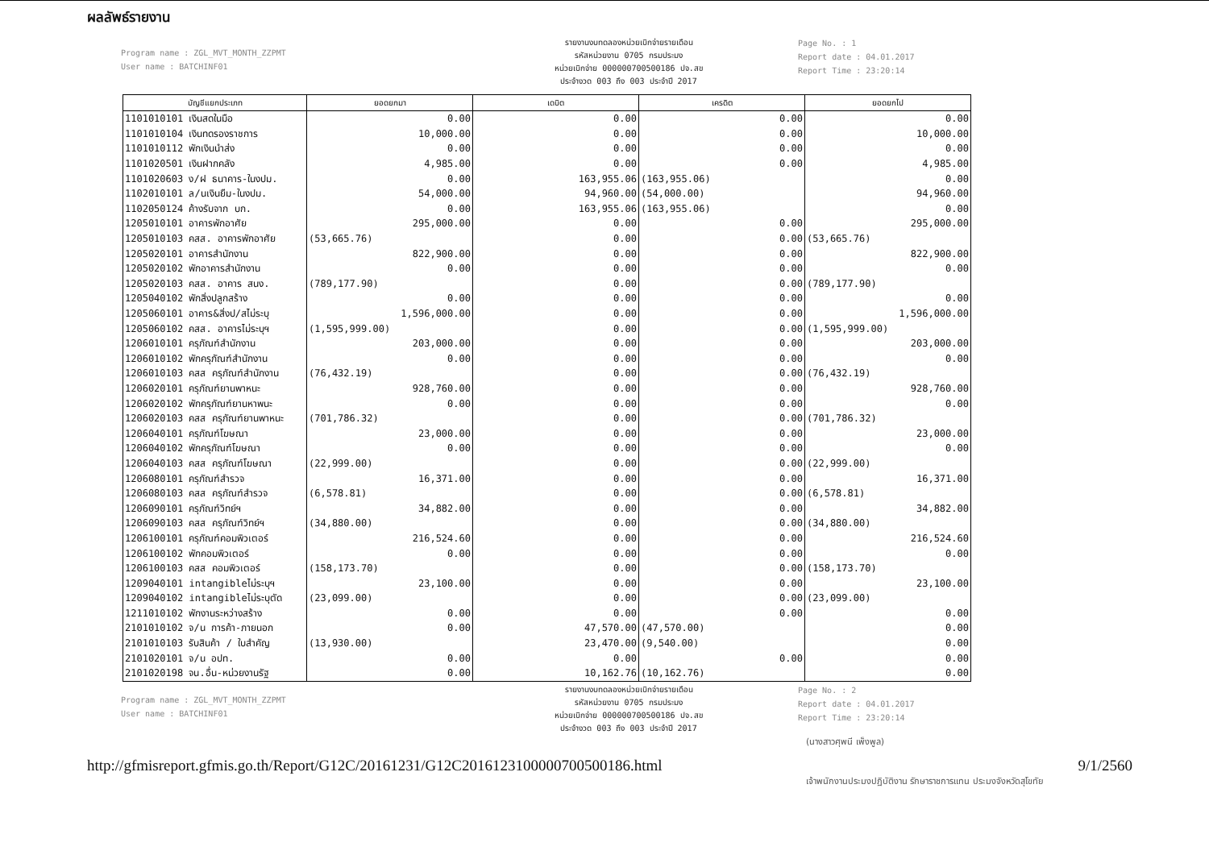ผลลัพธ์รายงาน
Program name : ZGL_MVT_MONTH_ZZPMT
User name : BATCHINF01
รายงานงบทดลองหน่วยเบิกจ่ายรายเดือน
รหัสหน่วยงาน 0705 กรมประมง
หน่วยเบิกจ่าย 000000700500186 ปจ.สข
ประจำงวด 003 ถึง 003 ประจำปี 2017
Page No. : 1
Report date : 04.01.2017
Report Time : 23:20:14
| บัญชีแยกประเภท | ยอดยกมา | เดบิต | เครดิต | ยอดยกไป |
| --- | --- | --- | --- | --- |
| 1101010101 เงินสดในมือ | 0.00 | 0.00 | 0.00 | 0.00 |
| 1101010104 เงินทดรองราชการ | 10,000.00 | 0.00 | 0.00 | 10,000.00 |
| 1101010112 พักเงินนำส่ง | 0.00 | 0.00 | 0.00 | 0.00 |
| 1101020501 เงินฝากคลัง | 4,985.00 | 0.00 | 0.00 | 4,985.00 |
| 1101020603 ง/ฝ ธนาคาร-ในงปม. | 0.00 | 163,955.06 | (163,955.06) | 0.00 |
| 1102010101 ล/นเงินยืม-ในงปม. | 54,000.00 | 94,960.00 | (54,000.00) | 94,960.00 |
| 1102050124 ค้างรับจาก บก. | 0.00 | 163,955.06 | (163,955.06) | 0.00 |
| 1205010101 อาคารพักอาศัย | 295,000.00 | 0.00 | 0.00 | 295,000.00 |
| 1205010103 คสส. อาคารพักอาศัย | (53,665.76) | 0.00 | 0.00 | (53,665.76) |
| 1205020101 อาคารสำนักงาน | 822,900.00 | 0.00 | 0.00 | 822,900.00 |
| 1205020102 พักอาคารสำนักงาน | 0.00 | 0.00 | 0.00 | 0.00 |
| 1205020103 คสส. อาคาร สนง. | (789,177.90) | 0.00 | 0.00 | (789,177.90) |
| 1205040102 พักสิ่งปลูกสร้าง | 0.00 | 0.00 | 0.00 | 0.00 |
| 1205060101 อาคาร&สิ่งป/สไม่ระบุ | 1,596,000.00 | 0.00 | 0.00 | 1,596,000.00 |
| 1205060102 คสส. อาคารไม่ระบุฯ | (1,595,999.00) | 0.00 | 0.00 | (1,595,999.00) |
| 1206010101 ครุภัณฑ์สำนักงาน | 203,000.00 | 0.00 | 0.00 | 203,000.00 |
| 1206010102 พักครุภัณฑ์สำนักงาน | 0.00 | 0.00 | 0.00 | 0.00 |
| 1206010103 คสส ครุภัณฑ์สำนักงาน | (76,432.19) | 0.00 | 0.00 | (76,432.19) |
| 1206020101 ครุภัณฑ์ยานพาหนะ | 928,760.00 | 0.00 | 0.00 | 928,760.00 |
| 1206020102 พักครุภัณฑ์ยานหาพนะ | 0.00 | 0.00 | 0.00 | 0.00 |
| 1206020103 คสส ครุภัณฑ์ยานพาหนะ | (701,786.32) | 0.00 | 0.00 | (701,786.32) |
| 1206040101 ครุภัณฑ์โฆษณา | 23,000.00 | 0.00 | 0.00 | 23,000.00 |
| 1206040102 พักครุภัณฑ์โฆษณา | 0.00 | 0.00 | 0.00 | 0.00 |
| 1206040103 คสส ครุภัณฑ์โฆษณา | (22,999.00) | 0.00 | 0.00 | (22,999.00) |
| 1206080101 ครุภัณฑ์สำรวจ | 16,371.00 | 0.00 | 0.00 | 16,371.00 |
| 1206080103 คสส ครุภัณฑ์สำรวจ | (6,578.81) | 0.00 | 0.00 | (6,578.81) |
| 1206090101 ครุภัณฑ์วิทย์ฯ | 34,882.00 | 0.00 | 0.00 | 34,882.00 |
| 1206090103 คสส ครุภัณฑ์วิทย์ฯ | (34,880.00) | 0.00 | 0.00 | (34,880.00) |
| 1206100101 ครุภัณฑ์คอมพิวเตอร์ | 216,524.60 | 0.00 | 0.00 | 216,524.60 |
| 1206100102 พักคอมพิวเตอร์ | 0.00 | 0.00 | 0.00 | 0.00 |
| 1206100103 คสส คอมพิวเตอร์ | (158,173.70) | 0.00 | 0.00 | (158,173.70) |
| 1209040101 intangibleไม่ระบุฯ | 23,100.00 | 0.00 | 0.00 | 23,100.00 |
| 1209040102 intangibleไม่ระบุตัด | (23,099.00) | 0.00 | 0.00 | (23,099.00) |
| 1211010102 พักงานระหว่างสร้าง | 0.00 | 0.00 | 0.00 | 0.00 |
| 2101010102 จ/น การค้า-ภายนอก | 0.00 | 47,570.00 | (47,570.00) | 0.00 |
| 2101010103 รับสินค้า / ใบสำคัญ | (13,930.00) | 23,470.00 | (9,540.00) | 0.00 |
| 2101020101 จ/น อปท. | 0.00 | 0.00 | 0.00 | 0.00 |
| 2101020198 จน.อื่น-หน่วยงานรัฐ | 0.00 | 10,162.76 | (10,162.76) | 0.00 |
Program name : ZGL_MVT_MONTH_ZZPMT
User name : BATCHINF01
รายงานงบทดลองหน่วยเบิกจ่ายรายเดือน
รหัสหน่วยงาน 0705 กรมประมง
หน่วยเบิกจ่าย 000000700500186 ปจ.สข
ประจำงวด 003 ถึง 003 ประจำปี 2017
Page No. : 2
Report date : 04.01.2017
Report Time : 23:20:14
(นางสาวศุพนี เพ็งพูล)
http://gfmisreport.gfmis.go.th/Report/G12C/20161231/G12C2016123100000700500186.html 9/1/2560
เจ้าพนักงานประมงปฏิบัติงาน รักษาราชการแทน ประมงจังหวัดสุโขทัย